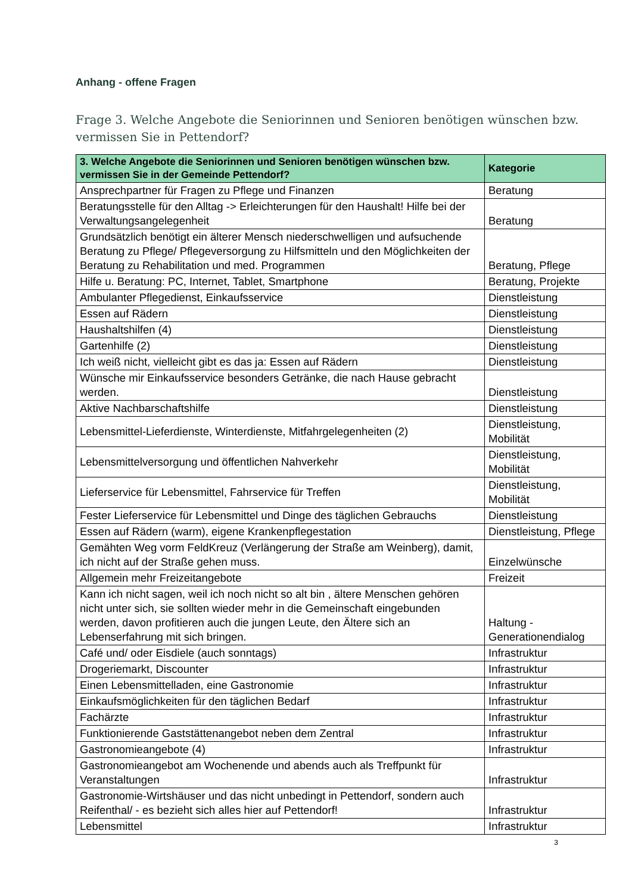Anhang - offene Fragen
Frage 3. Welche Angebote die Seniorinnen und Senioren benötigen wünschen bzw. vermissen Sie in Pettendorf?
| 3. Welche Angebote die Seniorinnen und Senioren benötigen wünschen bzw. vermissen Sie in der Gemeinde Pettendorf? | Kategorie |
| --- | --- |
| Ansprechpartner für Fragen zu Pflege und Finanzen | Beratung |
| Beratungsstelle für den Alltag -> Erleichterungen für den Haushalt! Hilfe bei der Verwaltungsangelegenheit | Beratung |
| Grundsätzlich benötigt ein älterer Mensch niederschwelligen und aufsuchende Beratung zu Pflege/ Pflegeversorgung zu Hilfsmitteln und den Möglichkeiten der Beratung zu Rehabilitation und med. Programmen | Beratung, Pflege |
| Hilfe u. Beratung: PC, Internet, Tablet, Smartphone | Beratung, Projekte |
| Ambulanter Pflegedienst, Einkaufsservice | Dienstleistung |
| Essen auf Rädern | Dienstleistung |
| Haushaltshilfen (4) | Dienstleistung |
| Gartenhilfe (2) | Dienstleistung |
| Ich weiß nicht, vielleicht gibt es das ja: Essen auf Rädern | Dienstleistung |
| Wünsche mir Einkaufsservice besonders Getränke, die nach Hause gebracht werden. | Dienstleistung |
| Aktive Nachbarschaftshilfe | Dienstleistung |
| Lebensmittel-Lieferdienste, Winterdienste, Mitfahrgelegenheiten (2) | Dienstleistung, Mobilität |
| Lebensmittelversorgung und öffentlichen Nahverkehr | Dienstleistung, Mobilität |
| Lieferservice für Lebensmittel, Fahrservice für Treffen | Dienstleistung, Mobilität |
| Fester Lieferservice für Lebensmittel und Dinge des täglichen Gebrauchs | Dienstleistung |
| Essen auf Rädern (warm), eigene Krankenpflegestation | Dienstleistung, Pflege |
| Gemähten Weg vorm FeldKreuz (Verlängerung der Straße am Weinberg), damit, ich nicht auf der Straße gehen muss. | Einzelwünsche |
| Allgemein mehr Freizeitangebote | Freizeit |
| Kann ich nicht sagen, weil ich noch nicht so alt bin , ältere Menschen gehören nicht unter sich, sie sollten wieder mehr in die Gemeinschaft eingebunden werden, davon profitieren auch die jungen Leute, den Ältere sich an Lebenserfahrung mit sich bringen. | Haltung - Generationendialog |
| Café und/ oder Eisdiele (auch sonntags) | Infrastruktur |
| Drogeriemarkt, Discounter | Infrastruktur |
| Einen Lebensmittelladen, eine Gastronomie | Infrastruktur |
| Einkaufsmöglichkeiten für den täglichen Bedarf | Infrastruktur |
| Fachärzte | Infrastruktur |
| Funktionierende Gaststättenangebot neben dem Zentral | Infrastruktur |
| Gastronomieangebote (4) | Infrastruktur |
| Gastronomieangebot am Wochenende und abends auch als Treffpunkt für Veranstaltungen | Infrastruktur |
| Gastronomie-Wirtshäuser und das nicht unbedingt in Pettendorf, sondern auch Reifenthal/ - es bezieht sich alles hier auf Pettendorf! | Infrastruktur |
| Lebensmittel | Infrastruktur |
3